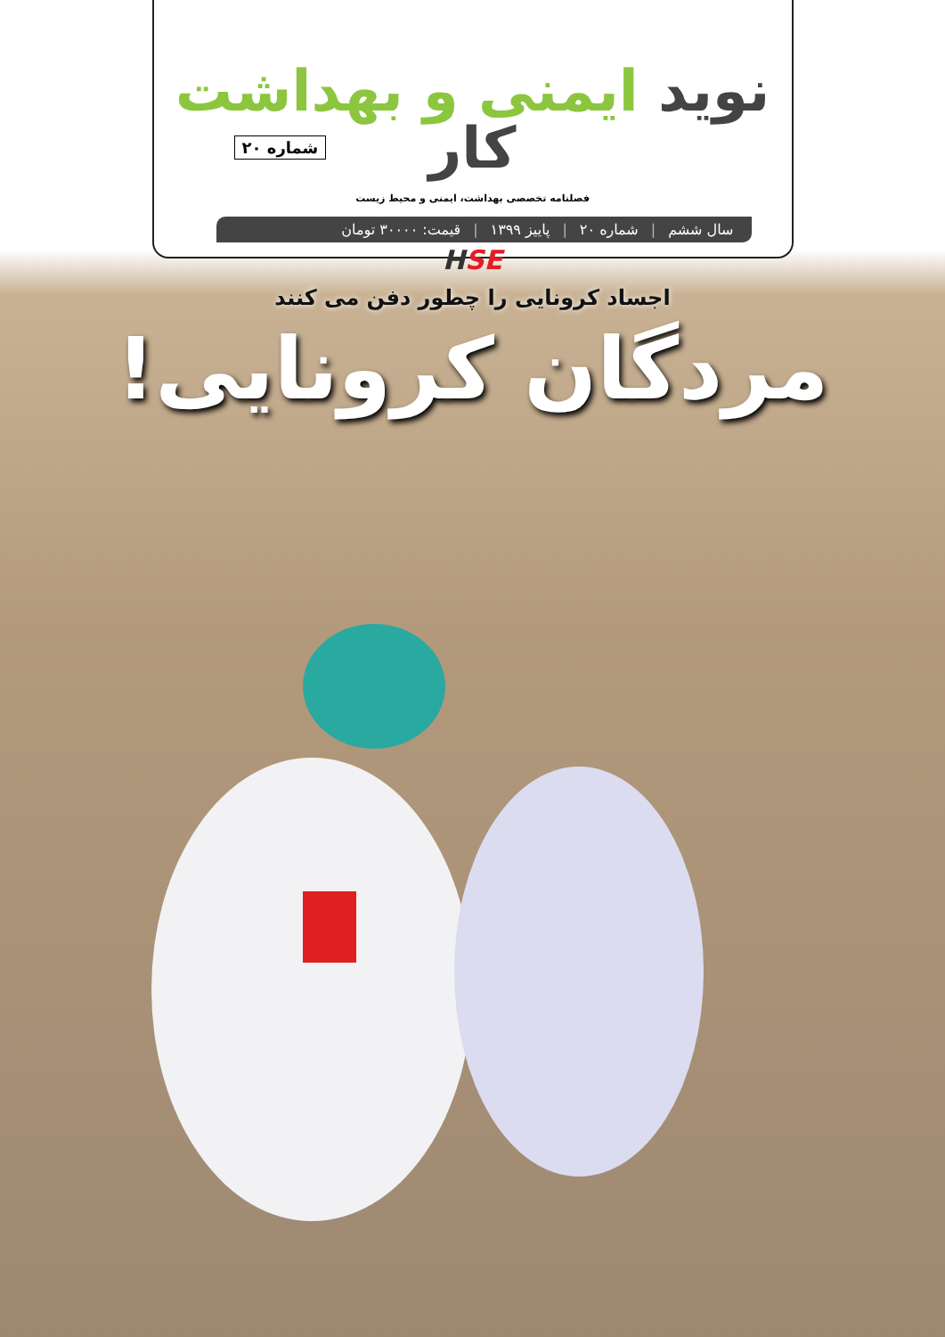نوید ایمنی و بهداشت کار
شماره ۲۰
فصلنامه تخصصی بهداشت، ایمنی و محیط زیست
سال ششم | شماره ۲۰ | پاییز ۱۳۹۹ | قیمت: ۳۰۰۰۰ تومان
HSE
اجساد کرونایی را چطور دفن می کنند
مردگان کرونایی!